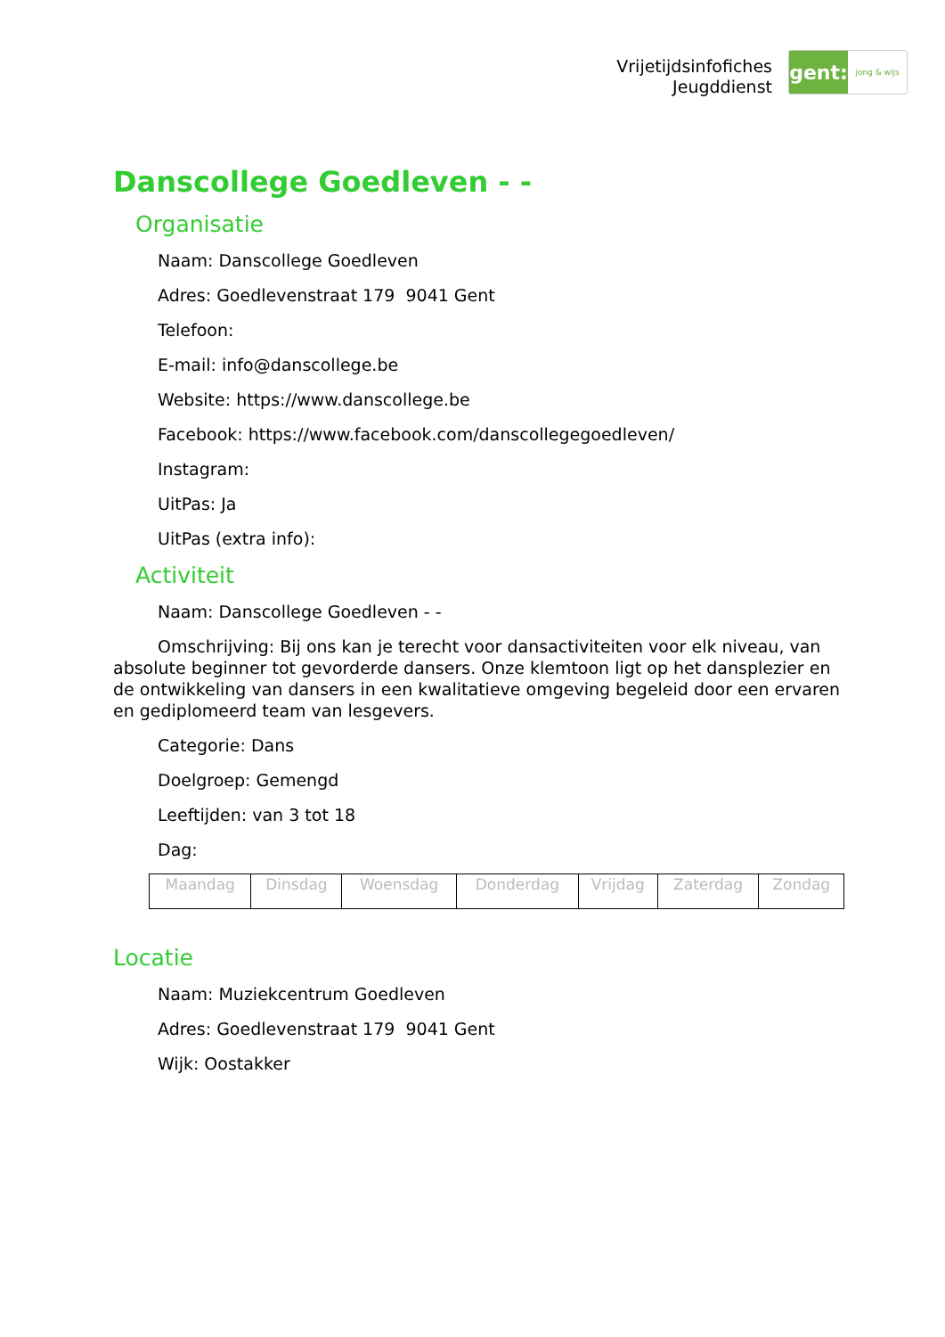Vrijetijdsinfofiches
Jeugddienst
gent:
jong & wijs
Danscollege Goedleven - -
Organisatie
Naam: Danscollege Goedleven
Adres: Goedlevenstraat 179 9041 Gent
Telefoon:
E-mail: info@danscollege.be
Website: https://www.danscollege.be
Facebook: https://www.facebook.com/danscollegegoedleven/
Instagram:
UitPas: Ja
UitPas (extra info):
Activiteit
Naam: Danscollege Goedleven - -
Omschrijving: Bij ons kan je terecht voor dansactiviteiten voor elk niveau, van absolute beginner tot gevorderde dansers. Onze klemtoon ligt op het dansplezier en de ontwikkeling van dansers in een kwalitatieve omgeving begeleid door een ervaren en gediplomeerd team van lesgevers.
Categorie: Dans
Doelgroep: Gemengd
Leeftijden: van 3 tot 18
Dag:
| Maandag | Dinsdag | Woensdag | Donderdag | Vrijdag | Zaterdag | Zondag |
Locatie
Naam: Muziekcentrum Goedleven
Adres: Goedlevenstraat 179 9041 Gent
Wijk: Oostakker